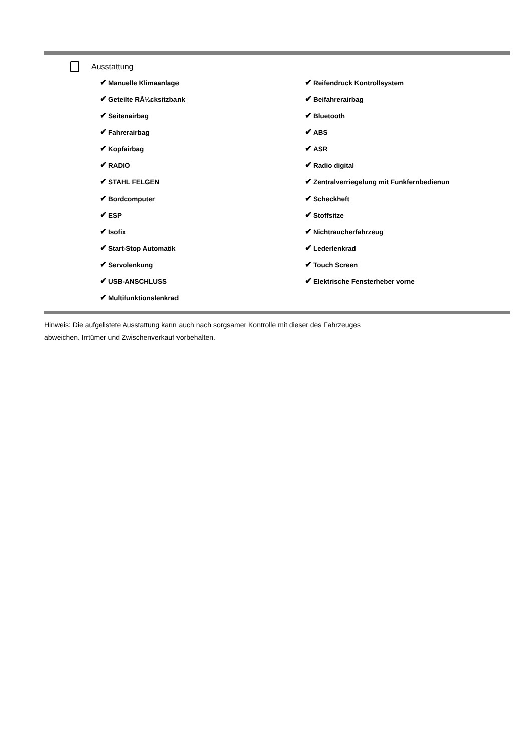Ausstattung
✔ Manuelle Klimaanlage
✔ Geteilte RÃ¼cksitzbank
✔ Seitenairbag
✔ Fahrerairbag
✔ Kopfairbag
✔ RADIO
✔ STAHL FELGEN
✔ Bordcomputer
✔ ESP
✔ Isofix
✔ Start-Stop Automatik
✔ Servolenkung
✔ USB-ANSCHLUSS
✔ Multifunktionslenkrad
✔ Reifendruck Kontrollsystem
✔ Beifahrerairbag
✔ Bluetooth
✔ ABS
✔ ASR
✔ Radio digital
✔ Zentralverriegelung mit Funkfernbedienun
✔ Scheckheft
✔ Stoffsitze
✔ Nichtraucherfahrzeug
✔ Lederlenkrad
✔ Touch Screen
✔ Elektrische Fensterheber vorne
Hinweis: Die aufgelistete Ausstattung kann auch nach sorgsamer Kontrolle mit dieser des Fahrzeuges
abweichen. Irrtümer und Zwischenverkauf vorbehalten.